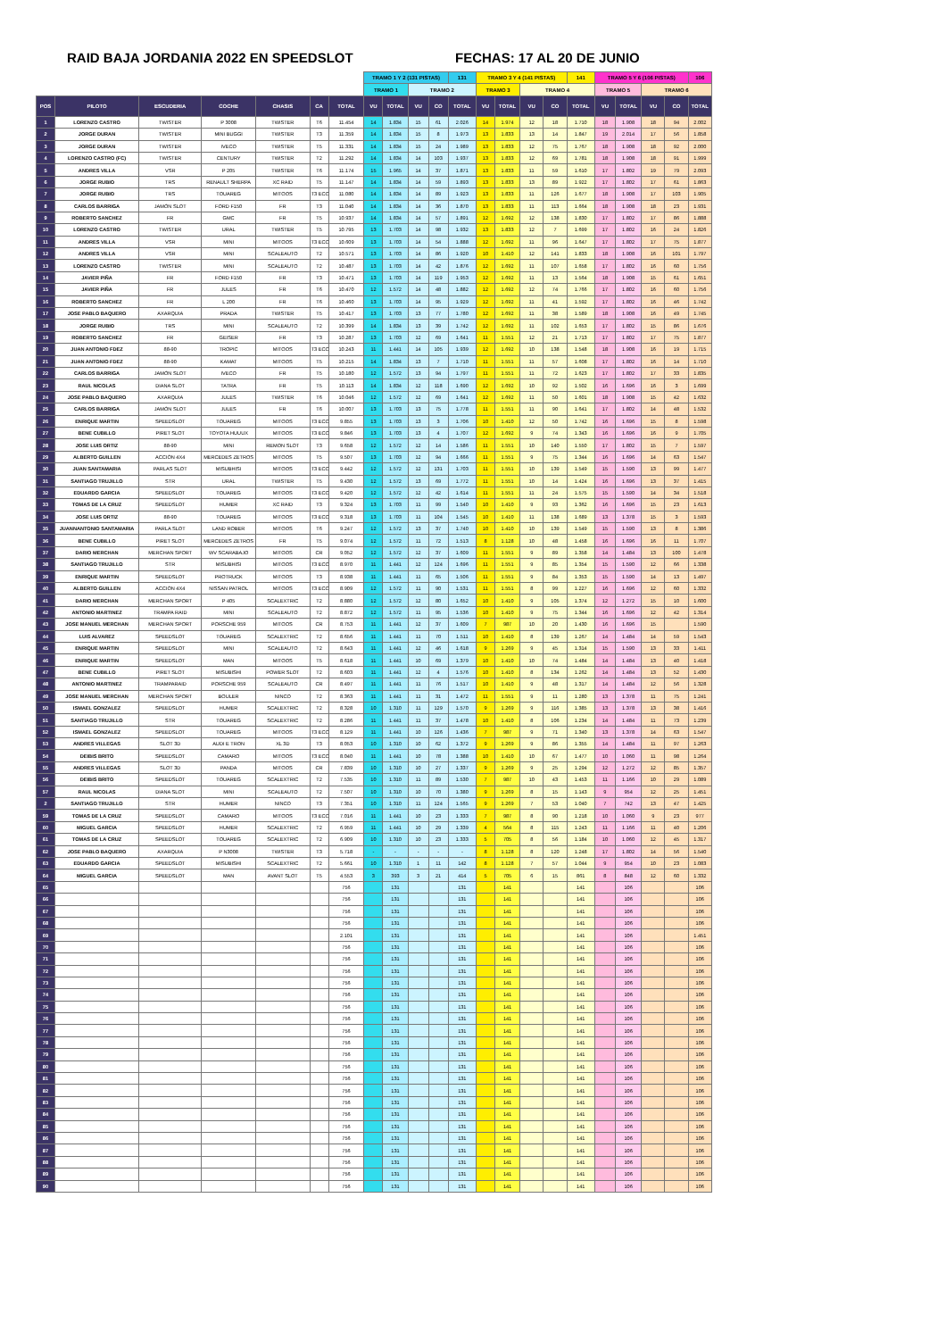RAID BAJA JORDANIA 2022 EN SPEEDSLOT FECHAS: 17 AL 20 DE JUNIO
| | | | | | | | TRAMO 1 Y 2 (131 PISTAS) | | | | 131 | TRAMO 3 Y 4 (141 PISTAS) | | | | 141 | TRAMO 5 Y 6 (106 PISTAS) | | | | 106 |
| --- | --- | --- | --- | --- | --- | --- | --- | --- | --- | --- | --- | --- | --- | --- | --- | --- | --- | --- | --- | --- | --- |
| | | | | | | | TRAMO 1 | | TRAMO 2 | | | TRAMO 3 | | TRAMO 4 | | | TRAMO 5 | | TRAMO 6 | | |
| POS | PILOTO | ESCUDERIA | COCHE | CHASIS | CA | TOTAL | VU | TOTAL | VU | CO | TOTAL | VU | TOTAL | VU | CO | TOTAL | VU | TOTAL | VU | CO | TOTAL |
| 1 | LORENZO CASTRO | TWISTER | P 3008 | TWISTER | T6 | 11.454 | 14 | 1.834 | 15 | 61 | 2.026 | 14 | 1.974 | 12 | 18 | 1.710 | 18 | 1.908 | 18 | 94 | 2.002 |
| 2 | JORGE DURAN | TWISTER | MINI BUGGI | TWISTER | T3 | 11.359 | 14 | 1.834 | 15 | 8 | 1.973 | 13 | 1.833 | 13 | 14 | 1.847 | 19 | 2.014 | 17 | 56 | 1.858 |
| 3 | JORGE DURAN | TWISTER | IVECO | TWISTER | T5 | 11.331 | 14 | 1.834 | 15 | 24 | 1.989 | 13 | 1.833 | 12 | 75 | 1.767 | 18 | 1.908 | 18 | 92 | 2.000 |
| 4 | LORENZO CASTRO (FC) | TWISTER | CENTURY | TWISTER | T2 | 11.292 | 14 | 1.834 | 14 | 103 | 1.937 | 13 | 1.833 | 12 | 69 | 1.781 | 18 | 1.908 | 18 | 91 | 1.999 |
| 5 | ANDRES VILLA | VSR | P 205 | TWISTER | T6 | 11.174 | 15 | 1.965 | 14 | 37 | 1.871 | 13 | 1.833 | 11 | 59 | 1.610 | 17 | 1.802 | 19 | 79 | 2.093 |
| 6 | JORGE RUBIO | TRS | RENAULT SHERPA | XC RAID | T5 | 11.147 | 14 | 1.834 | 14 | 59 | 1.893 | 13 | 1.833 | 13 | 89 | 1.922 | 17 | 1.802 | 17 | 61 | 1.863 |
| 7 | JORGE RUBIO | TRS | TOUAREG | MITOOS | T3 ECO | 11.080 | 14 | 1.834 | 14 | 89 | 1.923 | 13 | 1.833 | 11 | 126 | 1.677 | 18 | 1.908 | 17 | 103 | 1.905 |
| 8 | CARLOS BARRIGA | JAMÓN SLOT | FORD F150 | FR | T3 | 11.040 | 14 | 1.834 | 14 | 36 | 1.870 | 13 | 1.833 | 11 | 113 | 1.664 | 18 | 1.908 | 18 | 23 | 1.931 |
| 9 | ROBERTO SANCHEZ | FR | GMC | FR | T5 | 10.937 | 14 | 1.834 | 14 | 57 | 1.891 | 12 | 1.692 | 12 | 138 | 1.830 | 17 | 1.802 | 17 | 86 | 1.888 |
| 10 | LORENZO CASTRO | TWISTER | URAL | TWISTER | T5 | 10.795 | 13 | 1.703 | 14 | 98 | 1.932 | 13 | 1.833 | 12 | 7 | 1.699 | 17 | 1.802 | 16 | 24 | 1.826 |
| 11 | ANDRES VILLA | VSR | MINI | MITOOS | T3 ECO | 10.609 | 13 | 1.703 | 14 | 54 | 1.888 | 12 | 1.692 | 11 | 96 | 1.647 | 17 | 1.802 | 17 | 75 | 1.877 |
| 12 | ANDRES VILLA | VSR | MINI | SCALEAUTO | T2 | 10.571 | 13 | 1.703 | 14 | 86 | 1.920 | 10 | 1.410 | 12 | 141 | 1.833 | 18 | 1.908 | 16 | 101 | 1.797 |
| 13 | LORENZO CASTRO | TWISTER | MINI | SCALEAUTO | T2 | 10.487 | 13 | 1.703 | 14 | 42 | 1.876 | 12 | 1.692 | 11 | 107 | 1.658 | 17 | 1.802 | 16 | 60 | 1.756 |
| 14 | JAVIER PIÑA | FR | FORD F150 | FR | T3 | 10.471 | 13 | 1.703 | 14 | 119 | 1.953 | 12 | 1.692 | 11 | 13 | 1.564 | 18 | 1.908 | 15 | 61 | 1.651 |
| 15 | JAVIER PIÑA | FR | JULES | FR | T6 | 10.470 | 12 | 1.572 | 14 | 48 | 1.882 | 12 | 1.692 | 12 | 74 | 1.766 | 17 | 1.802 | 16 | 60 | 1.756 |
| 16 | ROBERTO SANCHEZ | FR | L 200 | FR | T6 | 10.460 | 13 | 1.703 | 14 | 95 | 1.929 | 12 | 1.692 | 11 | 41 | 1.592 | 17 | 1.802 | 16 | 46 | 1.742 |
| 17 | JOSE PABLO BAQUERO | AXARQUIA | PRADA | TWISTER | T5 | 10.417 | 13 | 1.703 | 13 | 77 | 1.780 | 12 | 1.692 | 11 | 38 | 1.589 | 18 | 1.908 | 16 | 49 | 1.745 |
| 18 | JORGE RUBIO | TRS | MINI | SCALEAUTO | T2 | 10.399 | 14 | 1.834 | 13 | 39 | 1.742 | 12 | 1.692 | 11 | 102 | 1.653 | 17 | 1.802 | 15 | 86 | 1.676 |
| 19 | ROBERTO SANCHEZ | FR | GEISER | FR | T3 | 10.287 | 13 | 1.703 | 12 | 69 | 1.641 | 11 | 1.551 | 12 | 21 | 1.713 | 17 | 1.802 | 17 | 75 | 1.877 |
| 20 | JUAN ANTONIO FDEZ | 88-90 | TROPIC | MITOOS | T3 ECO | 10.243 | 11 | 1.441 | 14 | 105 | 1.939 | 12 | 1.692 | 10 | 138 | 1.548 | 18 | 1.908 | 16 | 19 | 1.715 |
| 21 | JUAN ANTONIO FDEZ | 88-90 | KAMAT | MITOOS | T5 | 10.215 | 14 | 1.834 | 13 | 7 | 1.710 | 11 | 1.551 | 11 | 57 | 1.608 | 17 | 1.802 | 16 | 14 | 1.710 |
| 22 | CARLOS BARRIGA | JAMÓN SLOT | IVECO | FR | T5 | 10.180 | 12 | 1.572 | 13 | 94 | 1.797 | 11 | 1.551 | 11 | 72 | 1.623 | 17 | 1.802 | 17 | 33 | 1.835 |
| 23 | RAUL NICOLAS | DIANA SLOT | TATRA | FR | T5 | 10.113 | 14 | 1.834 | 12 | 118 | 1.690 | 12 | 1.692 | 10 | 92 | 1.502 | 16 | 1.696 | 16 | 3 | 1.699 |
| 24 | JOSE PABLO BAQUERO | AXARQUIA | JULES | TWISTER | T6 | 10.046 | 12 | 1.572 | 12 | 69 | 1.641 | 12 | 1.692 | 11 | 50 | 1.601 | 18 | 1.908 | 15 | 42 | 1.632 |
| 25 | CARLOS BARRIGA | JAMÓN SLOT | JULES | FR | T6 | 10.007 | 13 | 1.703 | 13 | 75 | 1.778 | 11 | 1.551 | 11 | 90 | 1.641 | 17 | 1.802 | 14 | 48 | 1.532 |
| 26 | ENRIQUE MARTIN | SPEEDSLOT | TOUAREG | MITOOS | T3 ECO | 9.855 | 13 | 1.703 | 13 | 3 | 1.706 | 10 | 1.410 | 12 | 50 | 1.742 | 16 | 1.696 | 15 | 8 | 1.598 |
| 27 | BENE CUBILLO | PIRET SLOT | TOYOTA HUUUX | MITOOS | T3 ECO | 9.846 | 13 | 1.703 | 13 | 4 | 1.707 | 12 | 1.692 | 9 | 74 | 1.343 | 16 | 1.696 | 16 | 9 | 1.705 |
| 28 | JOSE LUIS ORTIZ | 88-90 | MINI | REMON SLOT | T3 | 9.658 | 12 | 1.572 | 12 | 14 | 1.586 | 11 | 1.551 | 10 | 140 | 1.550 | 17 | 1.802 | 15 | 7 | 1.597 |
| 29 | ALBERTO GUILLEN | ACCIÓN 4X4 | MERCEDES ZETROS | MITOOS | T5 | 9.507 | 13 | 1.703 | 12 | 94 | 1.666 | 11 | 1.551 | 9 | 75 | 1.344 | 16 | 1.696 | 14 | 63 | 1.547 |
| 30 | JUAN SANTAMARIA | PARLAS SLOT | MISUBHISI | MITOOS | T3 ECO | 9.442 | 12 | 1.572 | 12 | 131 | 1.703 | 11 | 1.551 | 10 | 139 | 1.549 | 15 | 1.590 | 13 | 99 | 1.477 |
| 31 | SANTIAGO TRUJILLO | STR | URAL | TWISTER | T5 | 9.430 | 12 | 1.572 | 13 | 69 | 1.772 | 11 | 1.551 | 10 | 14 | 1.424 | 16 | 1.696 | 13 | 37 | 1.415 |
| 32 | EDUARDO GARCIA | SPEEDSLOT | TOUAREG | MITOOS | T3 ECO | 9.420 | 12 | 1.572 | 12 | 42 | 1.614 | 11 | 1.551 | 11 | 24 | 1.575 | 15 | 1.590 | 14 | 34 | 1.518 |
| 33 | TOMAS DE LA CRUZ | SPEEDSLOT | HUMER | XC RAID | T3 | 9.324 | 13 | 1.703 | 11 | 99 | 1.540 | 10 | 1.410 | 9 | 93 | 1.362 | 16 | 1.696 | 15 | 23 | 1.613 |
| 34 | JOSE LUIS ORTIZ | 88-90 | TOUAREG | MITOOS | T3 ECO | 9.318 | 13 | 1.703 | 11 | 104 | 1.545 | 10 | 1.410 | 11 | 138 | 1.689 | 13 | 1.378 | 15 | 3 | 1.593 |
| 35 | JUANNANTONIO SANTAMARIA | PARLA SLOT | LAND ROBER | MITOOS | T6 | 9.247 | 12 | 1.572 | 13 | 37 | 1.740 | 10 | 1.410 | 10 | 139 | 1.549 | 15 | 1.590 | 13 | 8 | 1.386 |
| 36 | BENE CUBILLO | PIRET SLOT | MERCEDES ZETROS | FR | T5 | 9.074 | 12 | 1.572 | 11 | 72 | 1.513 | 8 | 1.128 | 10 | 48 | 1.458 | 16 | 1.696 | 16 | 11 | 1.707 |
| 37 | DARIO MERCHAN | MERCHAN SPORT | WV SCARABAJO | MITOOS | CR | 9.052 | 12 | 1.572 | 12 | 37 | 1.609 | 11 | 1.551 | 9 | 89 | 1.358 | 14 | 1.484 | 13 | 100 | 1.478 |
| 38 | SANTIAGO TRUJILLO | STR | MISUBHISI | MITOOS | T3 ECO | 8.970 | 11 | 1.441 | 12 | 124 | 1.696 | 11 | 1.551 | 9 | 85 | 1.354 | 15 | 1.590 | 12 | 66 | 1.338 |
| 39 | ENRIQUE MARTIN | SPEEDSLOT | PROTRUCK | MITOOS | T3 | 8.938 | 11 | 1.441 | 11 | 65 | 1.506 | 11 | 1.551 | 9 | 84 | 1.353 | 15 | 1.590 | 14 | 13 | 1.497 |
| 40 | ALBERTO GUILLEN | ACCIÓN 4X4 | NISSAN PATROL | MITOOS | T3 ECO | 8.909 | 12 | 1.572 | 11 | 90 | 1.531 | 11 | 1.551 | 8 | 99 | 1.227 | 16 | 1.696 | 12 | 60 | 1.332 |
| 41 | DARIO MERCHAN | MERCHAN SPORT | P 405 | SCALEXTRIC | T2 | 8.880 | 12 | 1.572 | 12 | 80 | 1.652 | 10 | 1.410 | 9 | 105 | 1.374 | 12 | 1.272 | 15 | 10 | 1.600 |
| 42 | ANTONIO MARTINEZ | TRAMPA RAID | MINI | SCALEAUTO | T2 | 8.872 | 12 | 1.572 | 11 | 95 | 1.536 | 10 | 1.410 | 9 | 75 | 1.344 | 16 | 1.696 | 12 | 42 | 1.314 |
| 43 | JOSE MANUEL MERCHAN | MERCHAN SPORT | PORSCHE 959 | MITOOS | CR | 8.753 | 11 | 1.441 | 12 | 37 | 1.609 | 7 | 987 | 10 | 20 | 1.430 | 16 | 1.696 | 15 | | 1.590 |
| 44 | LUIS ALVAREZ | SPEEDSLOT | TOUAREG | SCALEXTRIC | T2 | 8.656 | 11 | 1.441 | 11 | 70 | 1.511 | 10 | 1.410 | 8 | 139 | 1.267 | 14 | 1.484 | 14 | 59 | 1.543 |
| 45 | ENRIQUE MARTIN | SPEEDSLOT | MINI | SCALEAUTO | T2 | 8.643 | 11 | 1.441 | 12 | 46 | 1.618 | 9 | 1.269 | 9 | 45 | 1.314 | 15 | 1.590 | 13 | 33 | 1.411 |
| 46 | ENRIQUE MARTIN | SPEEDSLOT | MAN | MITOOS | T5 | 8.618 | 11 | 1.441 | 10 | 69 | 1.379 | 10 | 1.410 | 10 | 74 | 1.484 | 14 | 1.484 | 13 | 40 | 1.418 |
| 47 | BENE CUBILLO | PIRET SLOT | MISUBISHI | POWER SLOT | T2 | 8.603 | 11 | 1.441 | 12 | 4 | 1.576 | 10 | 1.410 | 8 | 134 | 1.262 | 14 | 1.484 | 13 | 52 | 1.430 |
| 48 | ANTONIO MARTINEZ | TRAMPARAID | PORSCHE 959 | SCALEAUTO | CR | 8.497 | 11 | 1.441 | 11 | 76 | 1.517 | 10 | 1.410 | 9 | 48 | 1.317 | 14 | 1.484 | 12 | 56 | 1.328 |
| 49 | JOSE MANUEL MERCHAN | MERCHAN SPORT | BOULER | NINCO | T2 | 8.363 | 11 | 1.441 | 11 | 31 | 1.472 | 11 | 1.551 | 9 | 11 | 1.280 | 13 | 1.378 | 11 | 75 | 1.241 |
| 50 | ISMAEL GONZALEZ | SPEEDSLOT | HUMER | SCALEXTRIC | T2 | 8.328 | 10 | 1.310 | 11 | 129 | 1.570 | 9 | 1.269 | 9 | 116 | 1.385 | 13 | 1.378 | 13 | 38 | 1.416 |
| 51 | SANTIAGO TRUJILLO | STR | TOUAREG | SCALEXTRIC | T2 | 8.286 | 11 | 1.441 | 11 | 37 | 1.478 | 10 | 1.410 | 8 | 106 | 1.234 | 14 | 1.484 | 11 | 73 | 1.239 |
| 52 | ISMAEL GONZALEZ | SPEEDSLOT | TOUAREG | MITOOS | T3 ECO | 8.129 | 11 | 1.441 | 10 | 126 | 1.436 | 7 | 987 | 9 | 71 | 1.340 | 13 | 1.378 | 14 | 63 | 1.547 |
| 53 | ANDRES VILLEGAS | SLOT 3D | AUDI E TRON | XL 3D | T3 | 8.053 | 10 | 1.310 | 10 | 62 | 1.372 | 9 | 1.269 | 9 | 86 | 1.355 | 14 | 1.484 | 11 | 97 | 1.263 |
| 54 | DEIBIS BRITO | SPEEDSLOT | CAMARO | MITOOS | T3 ECO | 8.040 | 11 | 1.441 | 10 | 78 | 1.388 | 10 | 1.410 | 10 | 67 | 1.477 | 10 | 1.060 | 11 | 98 | 1.264 |
| 55 | ANDRES VILLEGAS | SLOT 3D | PANDA | MITOOS | CR | 7.839 | 10 | 1.310 | 10 | 27 | 1.337 | 9 | 1.269 | 9 | 25 | 1.294 | 12 | 1.272 | 12 | 85 | 1.357 |
| 56 | DEIBIS BRITO | SPEEDSLOT | TOUAREG | SCALEXTRIC | T2 | 7.535 | 10 | 1.310 | 11 | 89 | 1.530 | 7 | 987 | 10 | 43 | 1.453 | 11 | 1.166 | 10 | 29 | 1.089 |
| 57 | RAUL NICOLAS | DIANA SLOT | MINI | SCALEAUTO | T2 | 7.507 | 10 | 1.310 | 10 | 70 | 1.380 | 9 | 1.269 | 8 | 15 | 1.143 | 9 | 954 | 12 | 25 | 1.451 |
| 2 | SANTIAGO TRUJILLO | STR | HUMER | NINCO | T3 | 7.351 | 10 | 1.310 | 11 | 124 | 1.565 | 9 | 1.269 | 7 | 53 | 1.040 | 7 | 742 | 13 | 47 | 1.425 |
| 59 | TOMAS DE LA CRUZ | SPEEDSLOT | CAMARO | MITOOS | T3 ECO | 7.016 | 11 | 1.441 | 10 | 23 | 1.333 | 7 | 987 | 8 | 90 | 1.218 | 10 | 1.060 | 9 | 23 | 977 |
| 60 | MIGUEL GARCIA | SPEEDSLOT | HUMER | SCALEXTRIC | T2 | 6.959 | 11 | 1.441 | 10 | 29 | 1.339 | 4 | 564 | 8 | 115 | 1.243 | 11 | 1.166 | 11 | 40 | 1.206 |
| 61 | TOMAS DE LA CRUZ | SPEEDSLOT | TOUAREG | SCALEXTRIC | T2 | 6.909 | 10 | 1.310 | 10 | 23 | 1.333 | 5 | 705 | 8 | 56 | 1.184 | 10 | 1.060 | 12 | 45 | 1.317 |
| 62 | JOSE PABLO BAQUERO | AXARQUIA | P N3008 | TWISTER | T3 | 5.718 | - | - | - | - | - | 8 | 1.128 | 8 | 120 | 1.248 | 17 | 1.802 | 14 | 56 | 1.540 |
| 63 | EDUARDO GARCIA | SPEEDSLOT | MISUBISHI | SCALEXTRIC | T2 | 5.661 | 10 | 1.310 | 1 | 11 | 142 | 8 | 1.128 | 7 | 57 | 1.044 | 9 | 954 | 10 | 23 | 1.083 |
| 64 | MIGUEL GARCIA | SPEEDSLOT | MAN | AVANT SLOT | T5 | 4.553 | 3 | 393 | 3 | 21 | 414 | 5 | 705 | 6 | 15 | 861 | 8 | 848 | 12 | 60 | 1.332 |
| 65 | | | | | | 756 | | 131 | | | 131 | | 141 | | | 141 | | 106 | | | 106 |
| 66 | | | | | | 756 | | 131 | | | 131 | | 141 | | | 141 | | 106 | | | 106 |
| 67 | | | | | | 756 | | 131 | | | 131 | | 141 | | | 141 | | 106 | | | 106 |
| 68 | | | | | | 756 | | 131 | | | 131 | | 141 | | | 141 | | 106 | | | 106 |
| 69 | | | | | | 2.101 | | 131 | | | 131 | | 141 | | | 141 | | 106 | | | 1.451 |
| 70 | | | | | | 756 | | 131 | | | 131 | | 141 | | | 141 | | 106 | | | 106 |
| 71 | | | | | | 756 | | 131 | | | 131 | | 141 | | | 141 | | 106 | | | 106 |
| 72 | | | | | | 756 | | 131 | | | 131 | | 141 | | | 141 | | 106 | | | 106 |
| 73 | | | | | | 756 | | 131 | | | 131 | | 141 | | | 141 | | 106 | | | 106 |
| 74 | | | | | | 756 | | 131 | | | 131 | | 141 | | | 141 | | 106 | | | 106 |
| 75 | | | | | | 756 | | 131 | | | 131 | | 141 | | | 141 | | 106 | | | 106 |
| 76 | | | | | | 756 | | 131 | | | 131 | | 141 | | | 141 | | 106 | | | 106 |
| 77 | | | | | | 756 | | 131 | | | 131 | | 141 | | | 141 | | 106 | | | 106 |
| 78 | | | | | | 756 | | 131 | | | 131 | | 141 | | | 141 | | 106 | | | 106 |
| 79 | | | | | | 756 | | 131 | | | 131 | | 141 | | | 141 | | 106 | | | 106 |
| 80 | | | | | | 756 | | 131 | | | 131 | | 141 | | | 141 | | 106 | | | 106 |
| 81 | | | | | | 756 | | 131 | | | 131 | | 141 | | | 141 | | 106 | | | 106 |
| 82 | | | | | | 756 | | 131 | | | 131 | | 141 | | | 141 | | 106 | | | 106 |
| 83 | | | | | | 756 | | 131 | | | 131 | | 141 | | | 141 | | 106 | | | 106 |
| 84 | | | | | | 756 | | 131 | | | 131 | | 141 | | | 141 | | 106 | | | 106 |
| 85 | | | | | | 756 | | 131 | | | 131 | | 141 | | | 141 | | 106 | | | 106 |
| 86 | | | | | | 756 | | 131 | | | 131 | | 141 | | | 141 | | 106 | | | 106 |
| 87 | | | | | | 756 | | 131 | | | 131 | | 141 | | | 141 | | 106 | | | 106 |
| 88 | | | | | | 756 | | 131 | | | 131 | | 141 | | | 141 | | 106 | | | 106 |
| 89 | | | | | | 756 | | 131 | | | 131 | | 141 | | | 141 | | 106 | | | 106 |
| 90 | | | | | | 756 | | 131 | | | 131 | | 141 | | | 141 | | 106 | | | 106 |